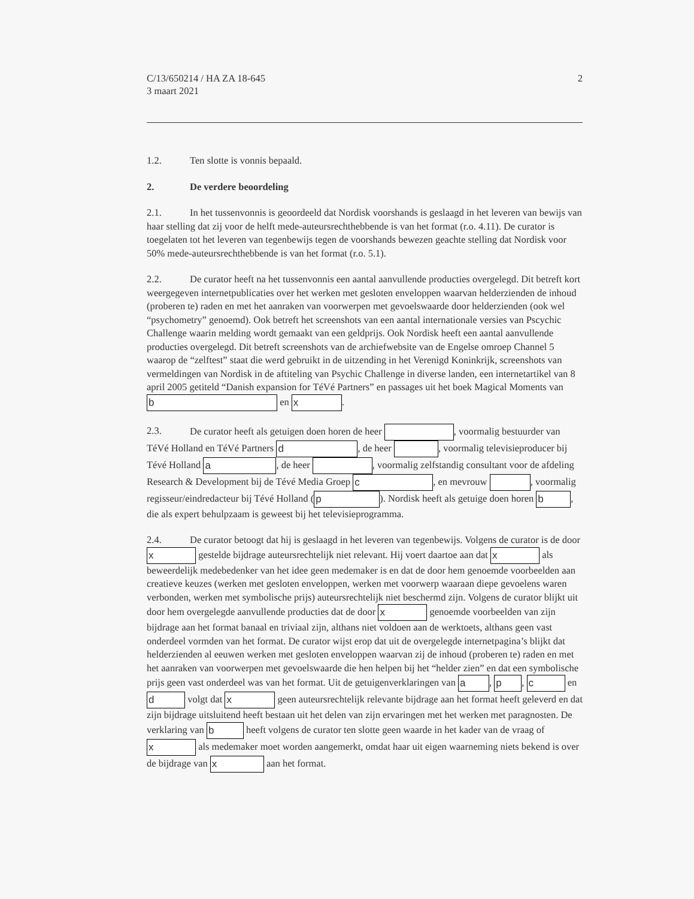C/13/650214 / HA ZA 18-645
3 maart 2021
2
1.2. Ten slotte is vonnis bepaald.
2. De verdere beoordeling
2.1. In het tussenvonnis is geoordeeld dat Nordisk voorshands is geslaagd in het leveren van bewijs van haar stelling dat zij voor de helft mede-auteursrechthebbende is van het format (r.o. 4.11). De curator is toegelaten tot het leveren van tegenbewijs tegen de voorshands bewezen geachte stelling dat Nordisk voor 50% mede-auteursrechthebbende is van het format (r.o. 5.1).
2.2. De curator heeft na het tussenvonnis een aantal aanvullende producties overgelegd. Dit betreft kort weergegeven internetpublicaties over het werken met gesloten enveloppen waarvan helderzienden de inhoud (proberen te) raden en met het aanraken van voorwerpen met gevoelswaarde door helderzienden (ook wel “psychometry” genoemd). Ook betreft het screenshots van een aantal internationale versies van Pscychic Challenge waarin melding wordt gemaakt van een geldprijs. Ook Nordisk heeft een aantal aanvullende producties overgelegd. Dit betreft screenshots van de archiefwebsite van de Engelse omroep Channel 5 waarop de “zelftest” staat die werd gebruikt in de uitzending in het Verenigd Koninkrijk, screenshots van vermeldingen van Nordisk in de aftiteling van Psychic Challenge in diverse landen, een internetartikel van 8 april 2005 getiteld “Danish expansion for TéVé Partners” en passages uit het boek Magical Moments van b en x.
2.3. De curator heeft als getuigen doen horen de heer , voormalig bestuurder van TéVé Holland en TéVé Partners d, de heer , voormalig televisieproducer bij Tévé Holland a, de heer , voormalig zelfstandig consultant voor de afdeling Research & Development bij de Tévé Media Groep c, en mevrouw , voormalig regisseur/eindredacteur bij Tévé Holland (p). Nordisk heeft als getuige doen horen b, die als expert behulpzaam is geweest bij het televisieprogramma.
2.4. De curator betoogt dat hij is geslaagd in het leveren van tegenbewijs. Volgens de curator is de door x gestelde bijdrage auteursrechtelijk niet relevant. Hij voert daartoe aan dat x als beweerdelijk medebedenker van het idee geen medemaker is en dat de door hem genoemde voorbeelden aan creatieve keuzes (werken met gesloten enveloppen, werken met voorwerp waaraan diepe gevoelens waren verbonden, werken met symbolische prijs) auteursrechtelijk niet beschermd zijn. Volgens de curator blijkt uit door hem overgelegde aanvullende producties dat de door x genoemde voorbeelden van zijn bijdrage aan het format banaal en triviaal zijn, althans niet voldoen aan de werktoets, althans geen vast onderdeel vormden van het format. De curator wijst erop dat uit de overgelegde internetpagina’s blijkt dat helderzienden al eeuwen werken met gesloten enveloppen waarvan zij de inhoud (proberen te) raden en met het aanraken van voorwerpen met gevoelswaarde die hen helpen bij het “helder zien” en dat een symbolische prijs geen vast onderdeel was van het format. Uit de getuigenverklaringen van a, p, c en d volgt dat x geen auteursrechtelijk relevante bijdrage aan het format heeft geleverd en dat zijn bijdrage uitsluitend heeft bestaan uit het delen van zijn ervaringen met het werken met paragnosten. De verklaring van b heeft volgens de curator ten slotte geen waarde in het kader van de vraag of x als medemaker moet worden aangemerkt, omdat haar uit eigen waarneming niets bekend is over de bijdrage van x aan het format.